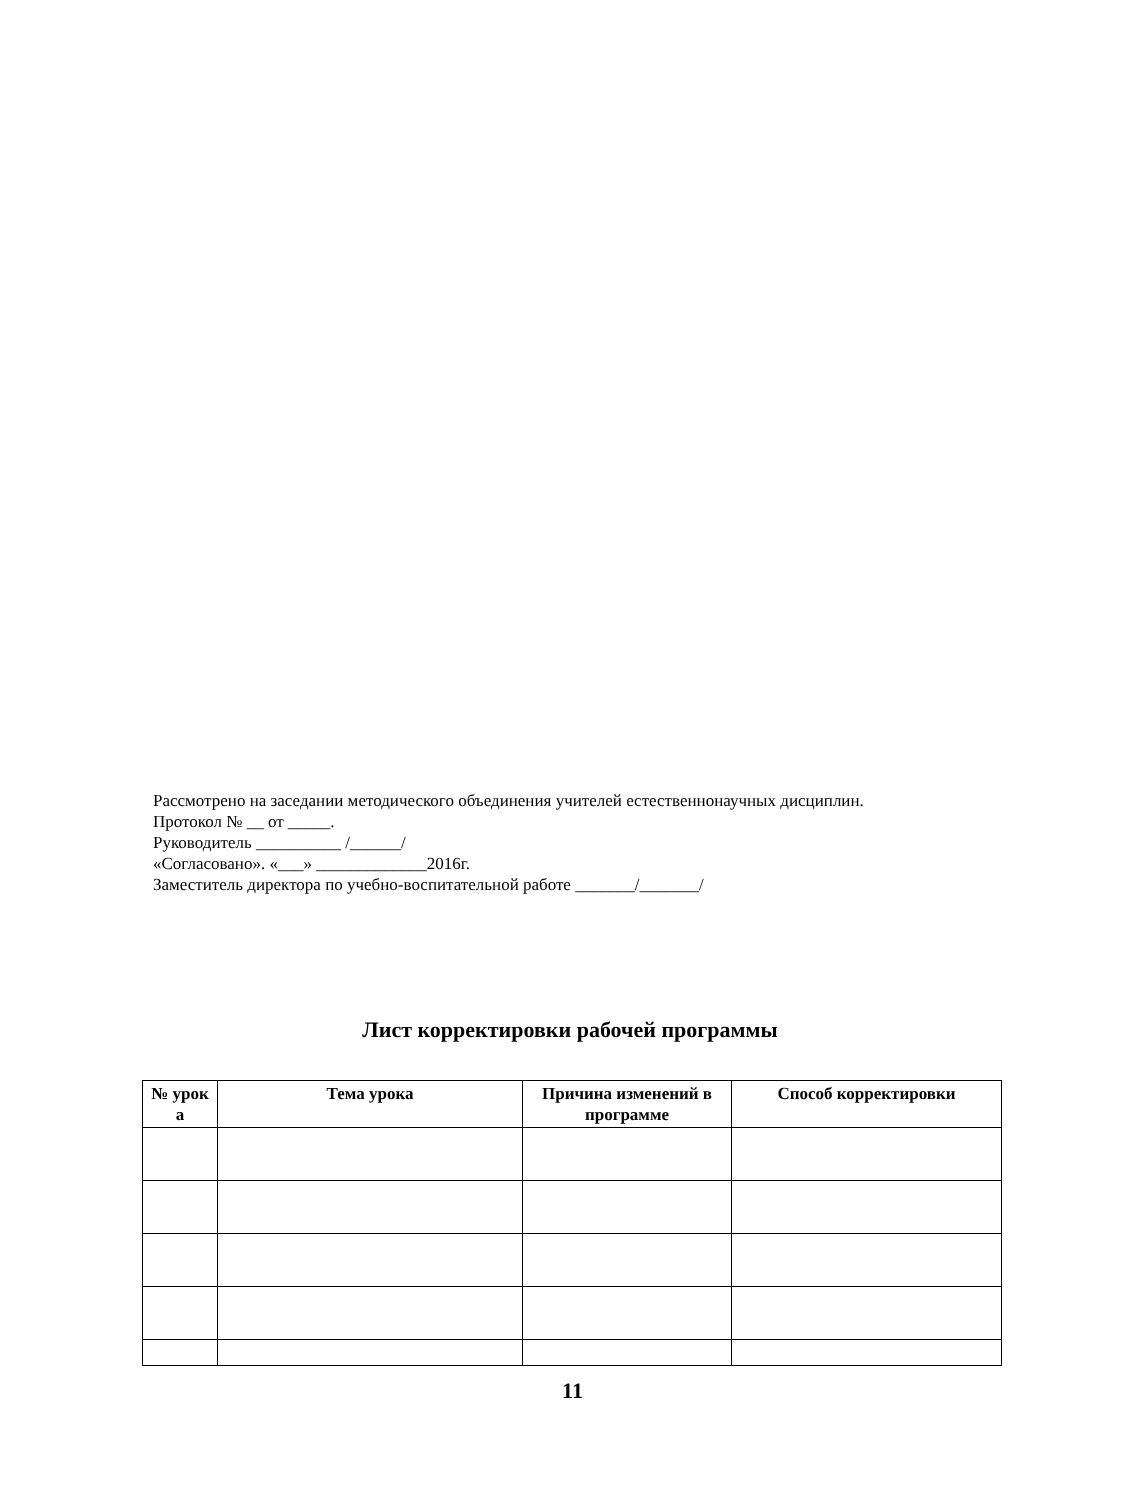Рассмотрено на заседании методического объединения учителей естественнонаучных дисциплин.
Протокол № __ от _____.
Руководитель __________ /______/
«Согласовано». «___» _____________2016г.
Заместитель директора по учебно-воспитательной работе _______/_______/
Лист корректировки рабочей программы
| № урок а | Тема урока | Причина изменений в программе | Способ корректировки |
| --- | --- | --- | --- |
11